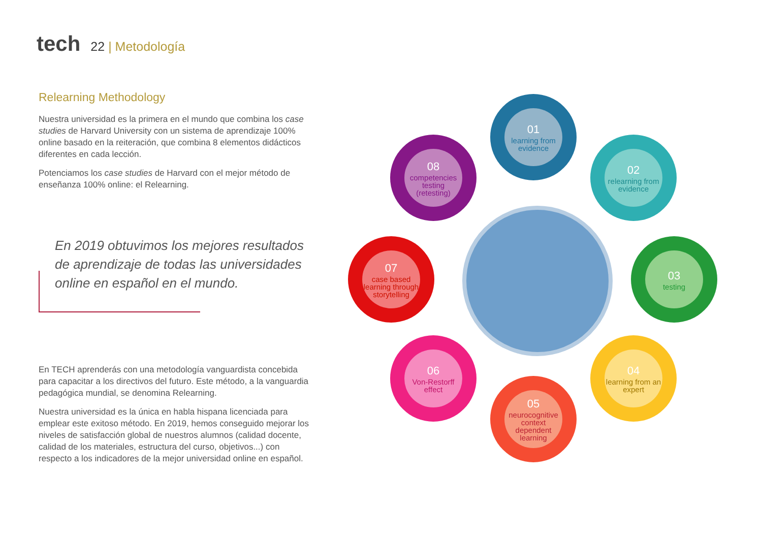tech 22 | Metodología
Relearning Methodology
Nuestra universidad es la primera en el mundo que combina los case studies de Harvard University con un sistema de aprendizaje 100% online basado en la reiteración, que combina 8 elementos didácticos diferentes en cada lección.
Potenciamos los case studies de Harvard con el mejor método de enseñanza 100% online: el Relearning.
En 2019 obtuvimos los mejores resultados de aprendizaje de todas las universidades online en español en el mundo.
En TECH aprenderás con una metodología vanguardista concebida para capacitar a los directivos del futuro. Este método, a la vanguardia pedagógica mundial, se denomina Relearning.
Nuestra universidad es la única en habla hispana licenciada para emplear este exitoso método. En 2019, hemos conseguido mejorar los niveles de satisfacción global de nuestros alumnos (calidad docente, calidad de los materiales, estructura del curso, objetivos...) con respecto a los indicadores de la mejor universidad online en español.
01
learning from evidence
02
relearning from evidence
03
testing
04
learning from an expert
05
neurocognitive context dependent learning
06
Von-Restorff effect
07
case based learning through storytelling
08
competencies testing (retesting)